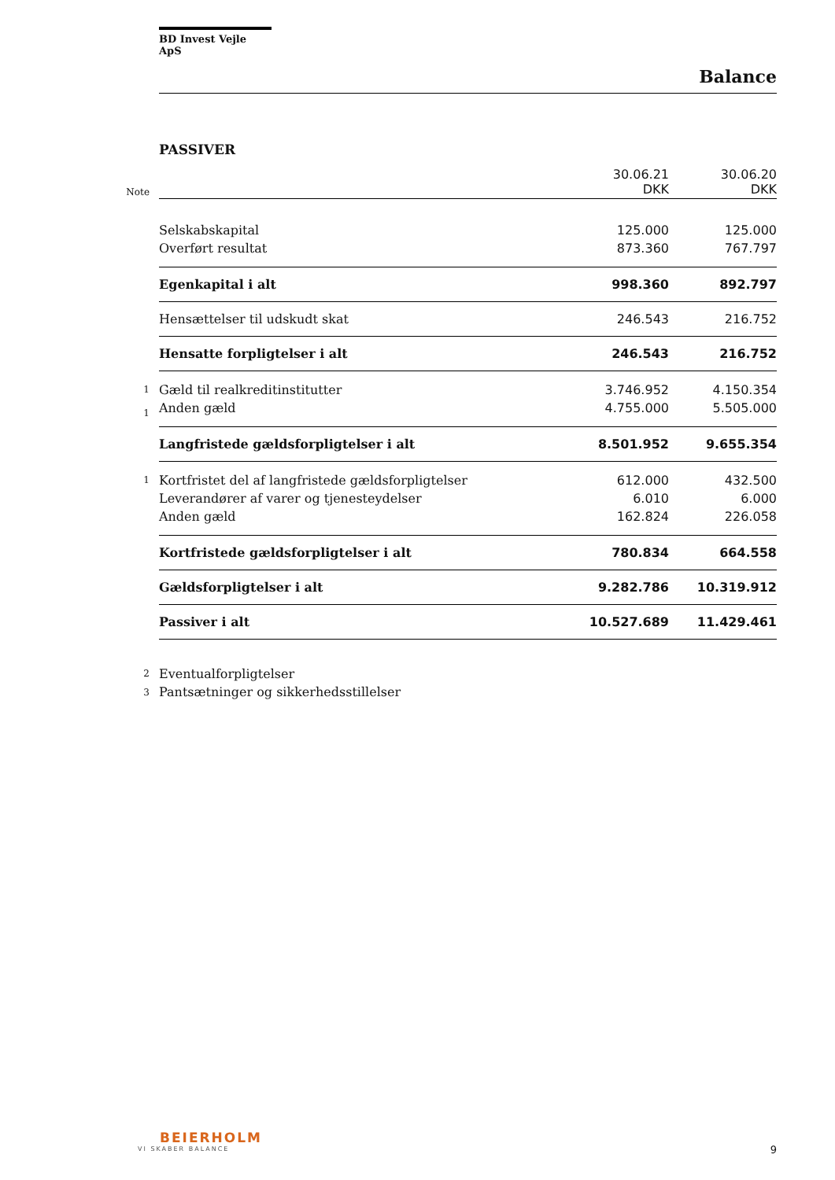BD Invest Vejle ApS
Balance
PASSIVER
| Note | | 30.06.21 DKK | 30.06.20 DKK |
| | Selskabskapital | 125.000 | 125.000 |
| | Overført resultat | 873.360 | 767.797 |
| | Egenkapital i alt | 998.360 | 892.797 |
| | Hensættelser til udskudt skat | 246.543 | 216.752 |
| | Hensatte forpligtelser i alt | 246.543 | 216.752 |
| 1 | Gæld til realkreditinstitutter | 3.746.952 | 4.150.354 |
| 1 | Anden gæld | 4.755.000 | 5.505.000 |
| | Langfristede gældsforpligtelser i alt | 8.501.952 | 9.655.354 |
| 1 | Kortfristet del af langfristede gældsforpligtelser | 612.000 | 432.500 |
| | Leverandører af varer og tjenesteydelser | 6.010 | 6.000 |
| | Anden gæld | 162.824 | 226.058 |
| | Kortfristede gældsforpligtelser i alt | 780.834 | 664.558 |
| | Gældsforpligtelser i alt | 9.282.786 | 10.319.912 |
| | Passiver i alt | 10.527.689 | 11.429.461 |
| 2 | Eventualforpligtelser | | |
| 3 | Pantsætninger og sikkerhedsstillelser | | |
BEIERHOLM
VI SKABER BALANCE
9